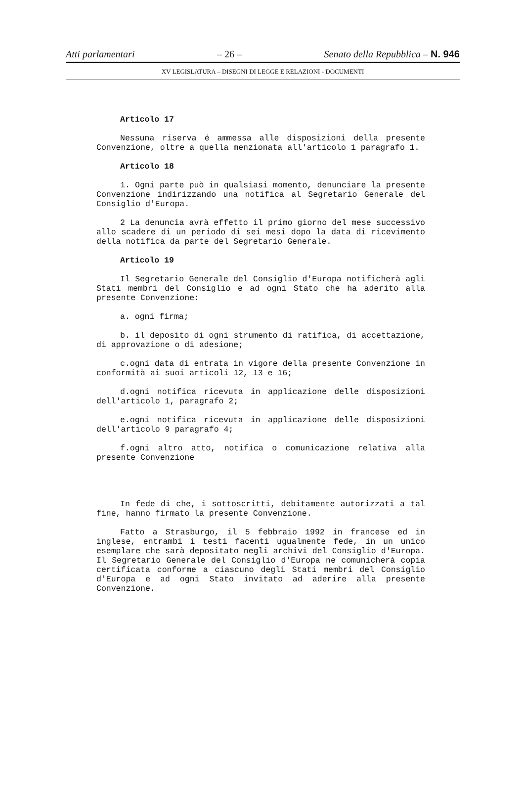Atti parlamentari – 26 – Senato della Repubblica – N. 946
XV LEGISLATURA – DISEGNI DI LEGGE E RELAZIONI - DOCUMENTI
Articolo 17
Nessuna riserva é ammessa alle disposizioni della presente Convenzione, oltre a quella menzionata all'articolo 1 paragrafo 1.
Articolo 18
1. Ogni parte può in qualsiasi momento, denunciare la presente Convenzione indirizzando una notifica al Segretario Generale del Consiglio d'Europa.
2 La denuncia avrà effetto il primo giorno del mese successivo allo scadere di un periodo di sei mesi dopo la data di ricevimento della notifica da parte del Segretario Generale.
Articolo 19
Il Segretario Generale del Consiglio d'Europa notificherà agli Stati membri del Consiglio e ad ogni Stato che ha aderito alla presente Convenzione:
a. ogni firma;
b. il deposito di ogni strumento di ratifica, di accettazione, di approvazione o di adesione;
c.ogni data di entrata in vigore della presente Convenzione in conformità ai suoi articoli 12, 13 e 16;
d.ogni notifica ricevuta in applicazione delle disposizioni dell'articolo 1, paragrafo 2;
e.ogni notifica ricevuta in applicazione delle disposizioni dell'articolo 9 paragrafo 4;
f.ogni altro atto, notifica o comunicazione relativa alla presente Convenzione
In fede di che, i sottoscritti, debitamente autorizzati a tal fine, hanno firmato la presente Convenzione.
Fatto a Strasburgo, il 5 febbraio 1992 in francese ed in inglese, entrambi i testi facenti ugualmente fede, in un unico esemplare che sarà depositato negli archivi del Consiglio d'Europa. Il Segretario Generale del Consiglio d'Europa ne comunicherà copia certificata conforme a ciascuno degli Stati membri del Consiglio d'Europa e ad ogni Stato invitato ad aderire alla presente Convenzione.